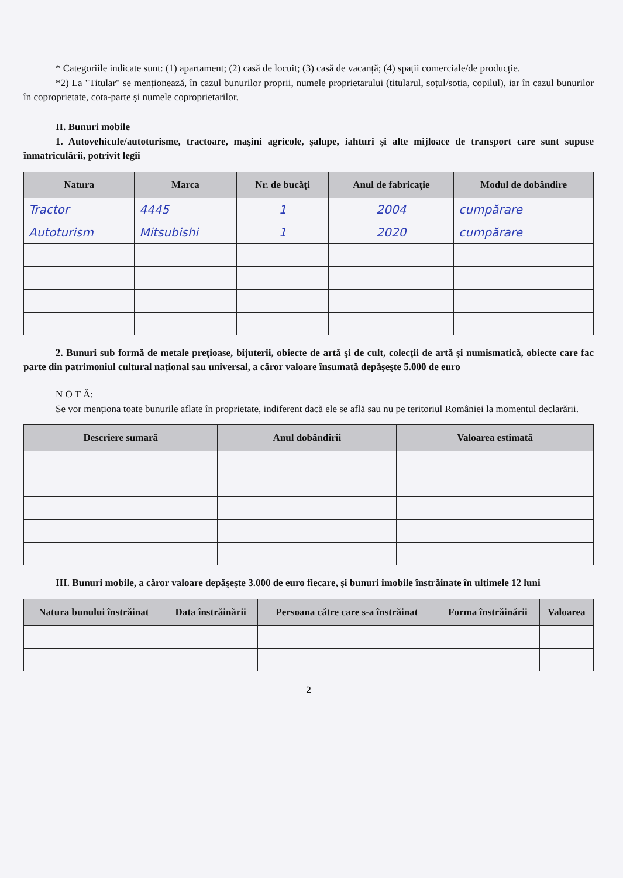* Categoriile indicate sunt: (1) apartament; (2) casă de locuit; (3) casă de vacanță; (4) spații comerciale/de producție.
*2) La "Titular" se menționează, în cazul bunurilor proprii, numele proprietarului (titularul, soțul/soția, copilul), iar în cazul bunurilor în coproprietate, cota-parte şi numele coproprietarilor.
II. Bunuri mobile
1. Autovehicule/autoturisme, tractoare, maşini agricole, şalupe, iahturi şi alte mijloace de transport care sunt supuse înmatriculării, potrivit legii
| Natura | Marca | Nr. de bucăți | Anul de fabricație | Modul de dobândire |
| --- | --- | --- | --- | --- |
| Tractor | 4445 | 1 | 2004 | cumpărare |
| Autoturism | Mitsubishi | 1 | 2020 | cumpărare |
2. Bunuri sub formă de metale prețioase, bijuterii, obiecte de artă şi de cult, colecții de artă şi numismatică, obiecte care fac parte din patrimoniul cultural național sau universal, a căror valoare însumată depăşeşte 5.000 de euro
N O T Ă:
Se vor menționa toate bunurile aflate în proprietate, indiferent dacă ele se află sau nu pe teritoriul României la momentul declarării.
| Descriere sumară | Anul dobândirii | Valoarea estimată |
| --- | --- | --- |
III. Bunuri mobile, a căror valoare depăşeşte 3.000 de euro fiecare, şi bunuri imobile înstrăinate în ultimele 12 luni
| Natura bunului înstrăinat | Data înstrăinării | Persoana către care s-a înstrăinat | Forma înstrăinării | Valoarea |
| --- | --- | --- | --- | --- |
2